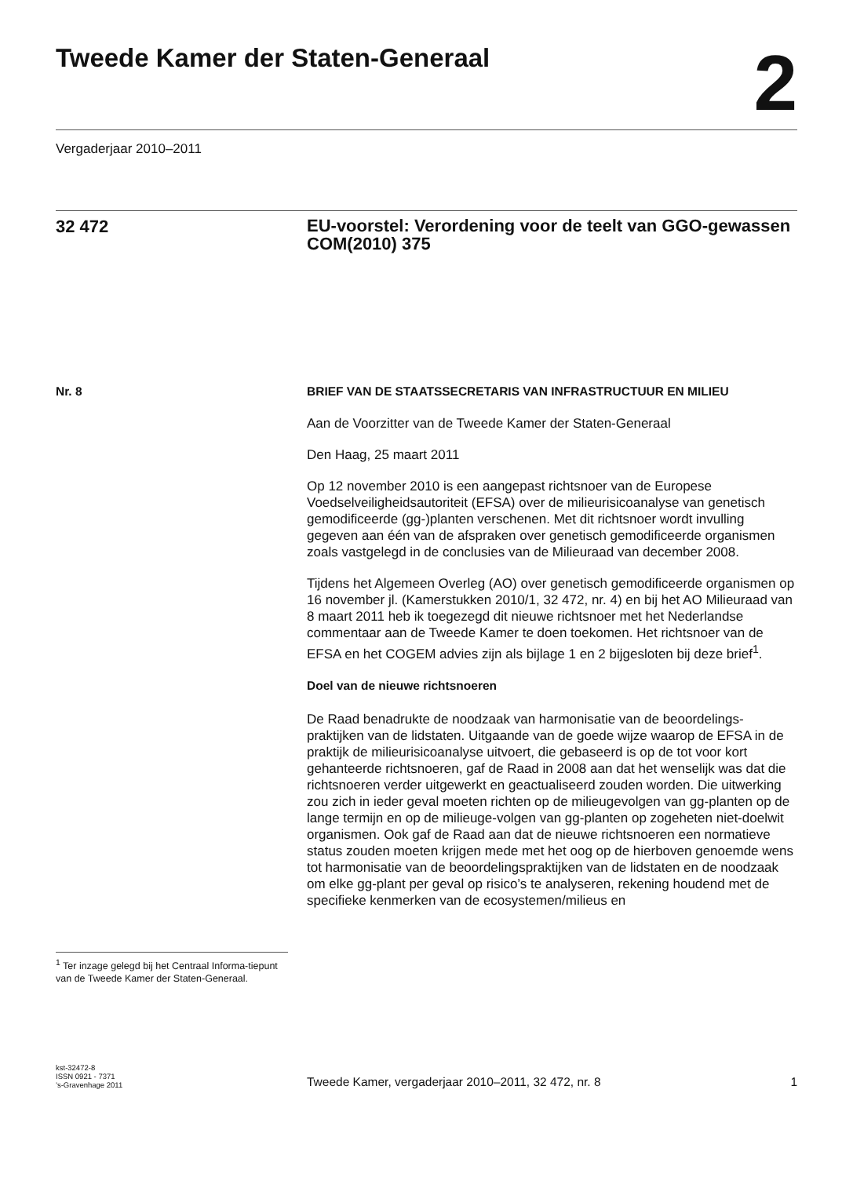Tweede Kamer der Staten-Generaal
2
Vergaderjaar 2010–2011
32 472
EU-voorstel: Verordening voor de teelt van GGO-gewassen COM(2010) 375
Nr. 8
BRIEF VAN DE STAATSSECRETARIS VAN INFRASTRUCTUUR EN MILIEU
Aan de Voorzitter van de Tweede Kamer der Staten-Generaal
Den Haag, 25 maart 2011
Op 12 november 2010 is een aangepast richtsnoer van de Europese Voedselveiligheidsautoriteit (EFSA) over de milieurisicoanalyse van genetisch gemodificeerde (gg-)planten verschenen. Met dit richtsnoer wordt invulling gegeven aan één van de afspraken over genetisch gemodificeerde organismen zoals vastgelegd in de conclusies van de Milieuraad van december 2008.
Tijdens het Algemeen Overleg (AO) over genetisch gemodificeerde organismen op 16 november jl. (Kamerstukken 2010/1, 32 472, nr. 4) en bij het AO Milieuraad van 8 maart 2011 heb ik toegezegd dit nieuwe richtsnoer met het Nederlandse commentaar aan de Tweede Kamer te doen toekomen. Het richtsnoer van de EFSA en het COGEM advies zijn als bijlage 1 en 2 bijgesloten bij deze brief<sup>1</sup>.
Doel van de nieuwe richtsnoeren
De Raad benadrukte de noodzaak van harmonisatie van de beoordelings-praktijken van de lidstaten. Uitgaande van de goede wijze waarop de EFSA in de praktijk de milieurisicoanalyse uitvoert, die gebaseerd is op de tot voor kort gehanteerde richtsnoeren, gaf de Raad in 2008 aan dat het wenselijk was dat die richtsnoeren verder uitgewerkt en geactualiseerd zouden worden. Die uitwerking zou zich in ieder geval moeten richten op de milieugevolgen van gg-planten op de lange termijn en op de milieuge-volgen van gg-planten op zogeheten niet-doelwit organismen. Ook gaf de Raad aan dat de nieuwe richtsnoeren een normatieve status zouden moeten krijgen mede met het oog op de hierboven genoemde wens tot harmonisatie van de beoordelingspraktijken van de lidstaten en de noodzaak om elke gg-plant per geval op risico’s te analyseren, rekening houdend met de specifieke kenmerken van de ecosystemen/milieus en
<sup>1</sup> Ter inzage gelegd bij het Centraal Informa-tiepunt van de Tweede Kamer der Staten-Generaal.
kst-32472-8
ISSN 0921 - 7371
’s-Gravenhage 2011
Tweede Kamer, vergaderjaar 2010–2011, 32 472, nr. 8
1